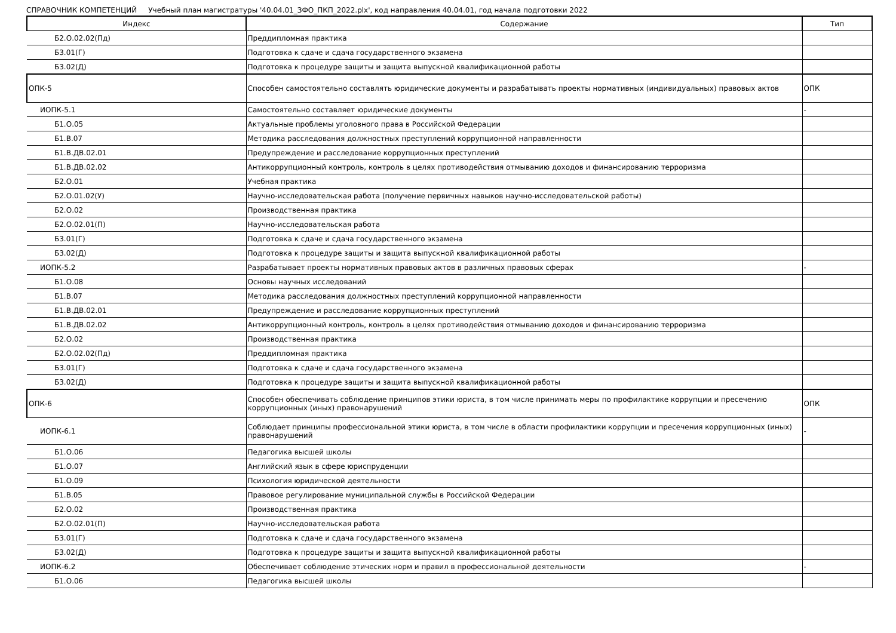СПРАВОЧНИК КОМПЕТЕНЦИЙ Учебный план магистратуры '40.04.01_ЗФО_ПКП_2022.plx', код направления 40.04.01, год начала подготовки 2022
| Индекс | Содержание | Тип |
| --- | --- | --- |
| Б2.О.02.02(Пд) | Преддипломная практика | |
| Б3.01(Г) | Подготовка к сдаче и сдача государственного экзамена | |
| Б3.02(Д) | Подготовка к процедуре защиты и защита выпускной квалификационной работы | |
| ОПК-5 | Способен самостоятельно составлять юридические документы и разрабатывать проекты нормативных (индивидуальных) правовых актов | ОПК |
| ИОПК-5.1 | Самостоятельно составляет юридические документы | - |
| Б1.О.05 | Актуальные проблемы уголовного права в Российской Федерации | |
| Б1.В.07 | Методика расследования должностных преступлений коррупционной направленности | |
| Б1.В.ДВ.02.01 | Предупреждение и расследование коррупционных преступлений | |
| Б1.В.ДВ.02.02 | Антикоррупционный контроль, контроль в целях противодействия отмыванию доходов и финансированию терроризма | |
| Б2.О.01 | Учебная практика | |
| Б2.О.01.02(У) | Научно-исследовательская работа (получение первичных навыков научно-исследовательской работы) | |
| Б2.О.02 | Производственная практика | |
| Б2.О.02.01(П) | Научно-исследовательская работа | |
| Б3.01(Г) | Подготовка к сдаче и сдача государственного экзамена | |
| Б3.02(Д) | Подготовка к процедуре защиты и защита выпускной квалификационной работы | |
| ИОПК-5.2 | Разрабатывает проекты нормативных правовых актов в различных правовых сферах | - |
| Б1.О.08 | Основы научных исследований | |
| Б1.В.07 | Методика расследования должностных преступлений коррупционной направленности | |
| Б1.В.ДВ.02.01 | Предупреждение и расследование коррупционных преступлений | |
| Б1.В.ДВ.02.02 | Антикоррупционный контроль, контроль в целях противодействия отмыванию доходов и финансированию терроризма | |
| Б2.О.02 | Производственная практика | |
| Б2.О.02.02(Пд) | Преддипломная практика | |
| Б3.01(Г) | Подготовка к сдаче и сдача государственного экзамена | |
| Б3.02(Д) | Подготовка к процедуре защиты и защита выпускной квалификационной работы | |
| ОПК-6 | Способен обеспечивать соблюдение принципов этики юриста, в том числе принимать меры по профилактике коррупции и пресечению коррупционных (иных) правонарушений | ОПК |
| ИОПК-6.1 | Соблюдает принципы профессиональной этики юриста, в том числе в области профилактики коррупции и пресечения коррупционных (иных) правонарушений | - |
| Б1.О.06 | Педагогика высшей школы | |
| Б1.О.07 | Английский язык в сфере юриспруденции | |
| Б1.О.09 | Психология юридической деятельности | |
| Б1.В.05 | Правовое регулирование муниципальной службы в Российской Федерации | |
| Б2.О.02 | Производственная практика | |
| Б2.О.02.01(П) | Научно-исследовательская работа | |
| Б3.01(Г) | Подготовка к сдаче и сдача государственного экзамена | |
| Б3.02(Д) | Подготовка к процедуре защиты и защита выпускной квалификационной работы | |
| ИОПК-6.2 | Обеспечивает соблюдение этических норм и правил в профессиональной деятельности | - |
| Б1.О.06 | Педагогика высшей школы | |